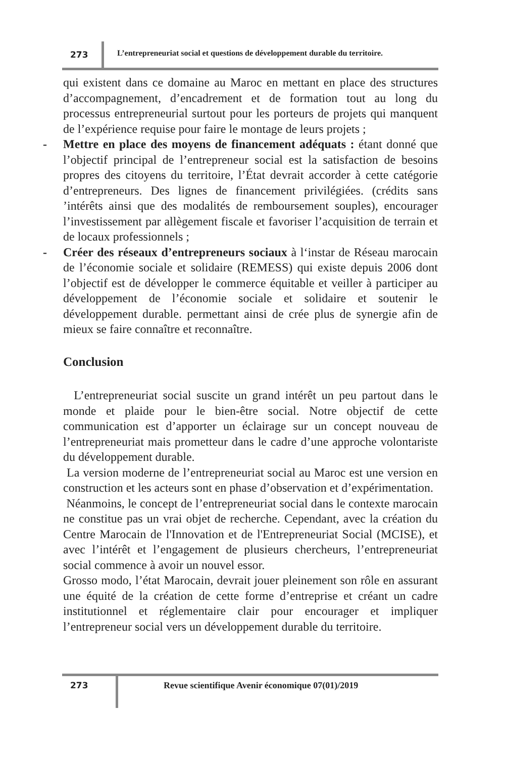273 L’entrepreneuriat social et questions de développement durable du territoire.
qui existent dans ce domaine au Maroc en mettant en place des structures d’accompagnement, d’encadrement et de formation tout au long du processus entrepreneurial surtout pour les porteurs de projets qui manquent de l’expérience requise pour faire le montage de leurs projets ;
- Mettre en place des moyens de financement adéquats : étant donné que l’objectif principal de l’entrepreneur social est la satisfaction de besoins propres des citoyens du territoire, l’État devrait accorder à cette catégorie d’entrepreneurs. Des lignes de financement privilégiées. (crédits sans ’intérêts ainsi que des modalités de remboursement souples), encourager l’investissement par allègement fiscale et favoriser l’acquisition de terrain et de locaux professionnels ;
- Créer des réseaux d’entrepreneurs sociaux à l‘instar de Réseau marocain de l’économie sociale et solidaire (REMESS) qui existe depuis 2006 dont l’objectif est de développer le commerce équitable et veiller à participer au développement de l’économie sociale et solidaire et soutenir le développement durable. permettant ainsi de crée plus de synergie afin de mieux se faire connaître et reconnaître.
Conclusion
L’entrepreneuriat social suscite un grand intérêt un peu partout dans le monde et plaide pour le bien-être social. Notre objectif de cette communication est d’apporter un éclairage sur un concept nouveau de l’entrepreneuriat mais prometteur dans le cadre d’une approche volontariste du développement durable.
La version moderne de l’entrepreneuriat social au Maroc est une version en construction et les acteurs sont en phase d’observation et d’expérimentation.
Néanmoins, le concept de l’entrepreneuriat social dans le contexte marocain ne constitue pas un vrai objet de recherche. Cependant, avec la création du Centre Marocain de l'Innovation et de l'Entrepreneuriat Social (MCISE), et avec l’intérêt et l’engagement de plusieurs chercheurs, l’entrepreneuriat social commence à avoir un nouvel essor.
Grosso modo, l’état Marocain, devrait jouer pleinement son rôle en assurant une équité de la création de cette forme d’entreprise et créant un cadre institutionnel et réglementaire clair pour encourager et impliquer l’entrepreneur social vers un développement durable du territoire.
273
Revue scientifique Avenir économique 07(01)/2019